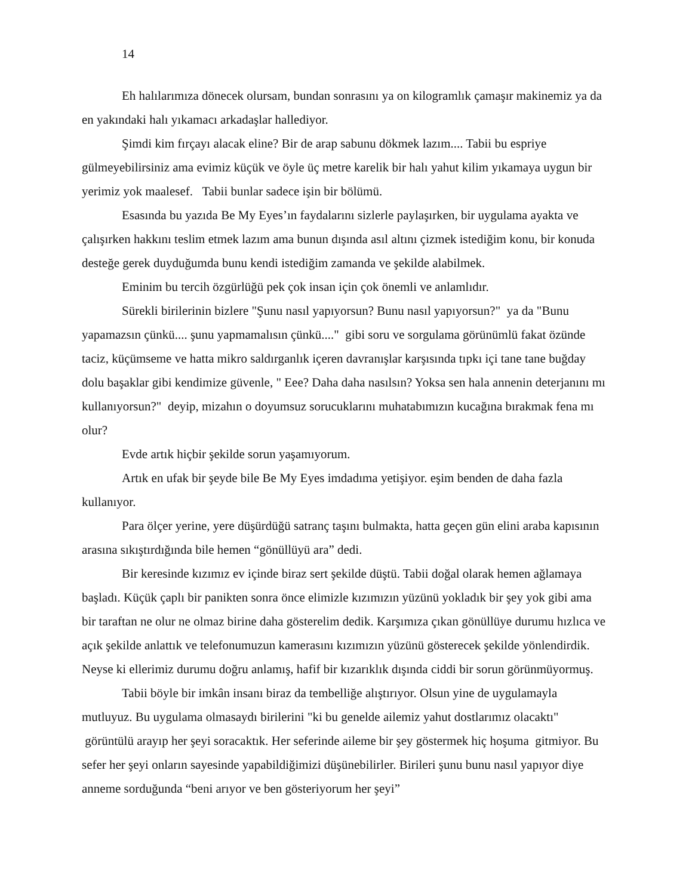14
Eh halılarımıza dönecek olursam, bundan sonrasını ya on kilogramlık çamaşır makinemiz ya da en yakındaki halı yıkamacı arkadaşlar hallediyor.
Şimdi kim fırçayı alacak eline? Bir de arap sabunu dökmek lazım.... Tabii bu espriye gülmeyebilirsiniz ama evimiz küçük ve öyle üç metre karelik bir halı yahut kilim yıkamaya uygun bir yerimiz yok maalesef. Tabii bunlar sadece işin bir bölümü.
Esasında bu yazıda Be My Eyes’ın faydalarını sizlerle paylaşırken, bir uygulama ayakta ve çalışırken hakkını teslim etmek lazım ama bunun dışında asıl altını çizmek istediğim konu, bir konuda desteğe gerek duyduğumda bunu kendi istediğim zamanda ve şekilde alabilmek.
Eminim bu tercih özgürlüğü pek çok insan için çok önemli ve anlamlıdır.
Sürekli birilerinin bizlere "Şunu nasıl yapıyorsun? Bunu nasıl yapıyorsun?" ya da "Bunu yapamazsın çünkü.... şunu yapmamalısın çünkü...." gibi soru ve sorgulama görünümlü fakat özünde taciz, küçümseme ve hatta mikro saldırganlık içeren davranışlar karşısında tıpkı içi tane tane buğday dolu başaklar gibi kendimize güvenle, " Eee? Daha daha nasılsın? Yoksa sen hala annenin deterjanını mı kullanıyorsun?" deyip, mizahın o doyumsuz sorucuklarını muhatabımızın kucağına bırakmak fena mı olur?
Evde artık hiçbir şekilde sorun yaşamıyorum.
Artık en ufak bir şeyde bile Be My Eyes imdadıma yetişiyor. eşim benden de daha fazla kullanıyor.
Para ölçer yerine, yere düşürdüğü satranç taşını bulmakta, hatta geçen gün elini araba kapısının arasına sıkıştırdığında bile hemen “gönüllüyü ara” dedi.
Bir keresinde kızımız ev içinde biraz sert şekilde düştü. Tabii doğal olarak hemen ağlamaya başladı. Küçük çaplı bir panikten sonra önce elimizle kızımızın yüzünü yokladık bir şey yok gibi ama bir taraftan ne olur ne olmaz birine daha gösterelim dedik. Karşımıza çıkan gönüllüye durumu hızlıca ve açık şekilde anlattık ve telefonumuzun kamerasını kızımızın yüzünü gösterecek şekilde yönlendirdik. Neyse ki ellerimiz durumu doğru anlamış, hafif bir kızarıklık dışında ciddi bir sorun görünmüyormuş.
Tabii böyle bir imkân insanı biraz da tembelliğe alıştırıyor. Olsun yine de uygulamayla mutluyuz. Bu uygulama olmasaydı birilerini "ki bu genelde ailemiz yahut dostlarımız olacaktı" görüntülü arayıp her şeyi soracaktık. Her seferinde aileme bir şey göstermek hiç hoşuma gitmiyor. Bu sefer her şeyi onların sayesinde yapabildiğimizi düşünebilirler. Birileri şunu bunu nasıl yapıyor diye anneme sorduğunda “beni arıyor ve ben gösteriyorum her şeyi”